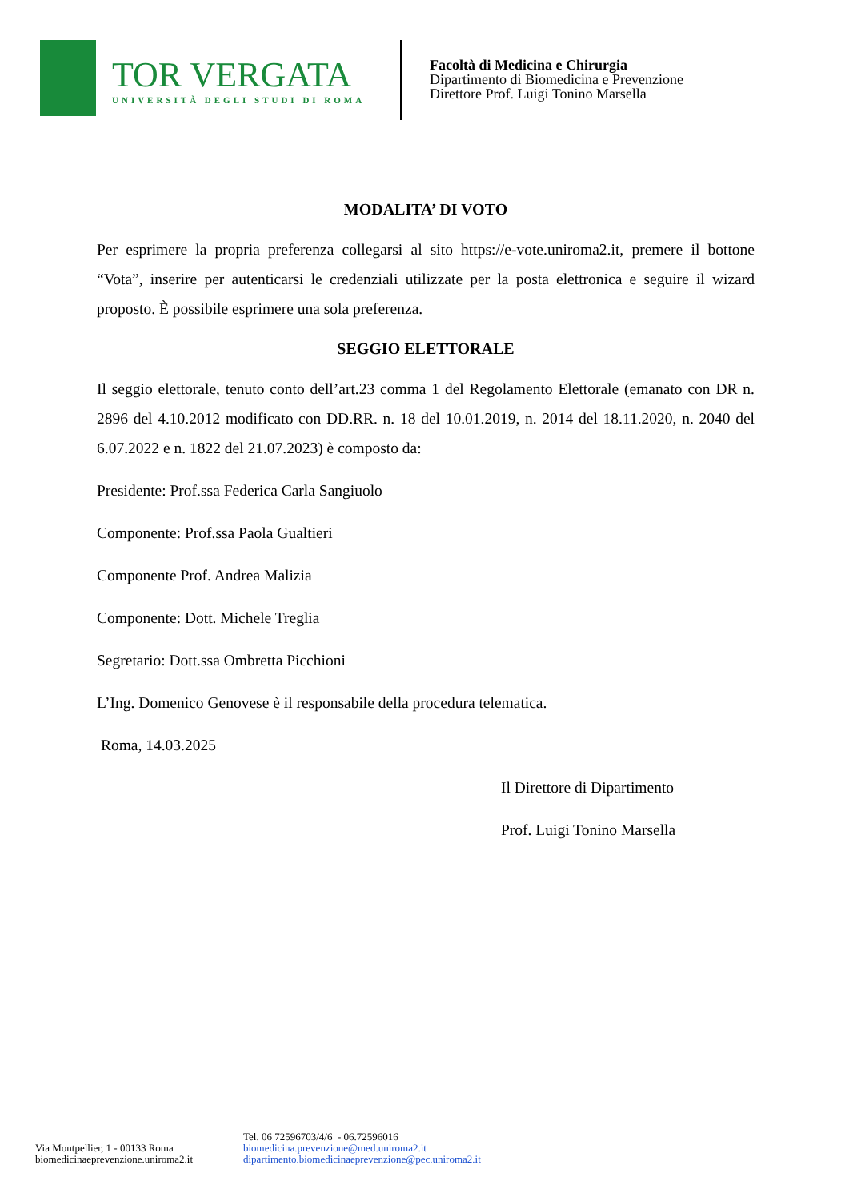TOR VERGATA
UNIVERSITÀ DEGLI STUDI DI ROMA
Facoltà di Medicina e Chirurgia
Dipartimento di Biomedicina e Prevenzione
Direttore Prof. Luigi Tonino Marsella
MODALITA’ DI VOTO
Per esprimere la propria preferenza collegarsi al sito https://e-vote.uniroma2.it, premere il bottone “Vota”, inserire per autenticarsi le credenziali utilizzate per la posta elettronica e seguire il wizard proposto. È possibile esprimere una sola preferenza.
SEGGIO ELETTORALE
Il seggio elettorale, tenuto conto dell’art.23 comma 1 del Regolamento Elettorale (emanato con DR n. 2896 del 4.10.2012 modificato con DD.RR. n. 18 del 10.01.2019, n. 2014 del 18.11.2020, n. 2040 del 6.07.2022 e n. 1822 del 21.07.2023) è composto da:
Presidente: Prof.ssa Federica Carla Sangiuolo
Componente: Prof.ssa Paola Gualtieri
Componente Prof. Andrea Malizia
Componente: Dott. Michele Treglia
Segretario: Dott.ssa Ombretta Picchioni
L’Ing. Domenico Genovese è il responsabile della procedura telematica.
Roma, 14.03.2025
Il Direttore di Dipartimento
Prof. Luigi Tonino Marsella
Via Montpellier, 1 - 00133 Roma
biomedicinaeprevenzione.uniroma2.it
Tel. 06 72596703/4/6 - 06.72596016
biomedicina.prevenzione@med.uniroma2.it
dipartimento.biomedicinaeprevenzione@pec.uniroma2.it